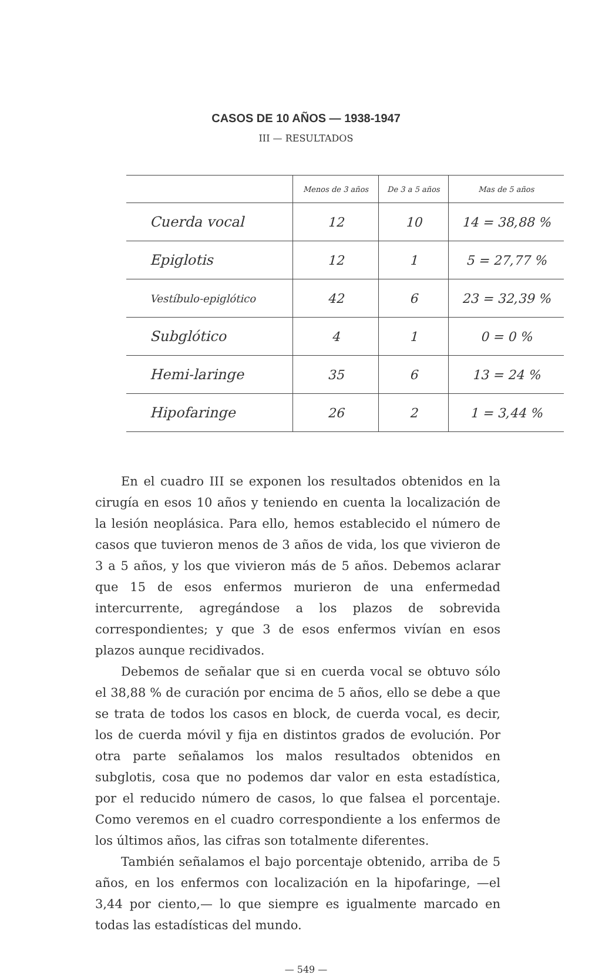CASOS DE 10 AÑOS — 1938-1947
III — RESULTADOS
| | Menos de 3 años | De 3 a 5 años | Mas de 5 años |
| --- | --- | --- | --- |
| Cuerda vocal | 12 | 10 | 14 = 38,88 % |
| Epiglotis | 12 | 1 | 5 = 27,77 % |
| Vestíbulo-epiglótico | 42 | 6 | 23 = 32,39 % |
| Subglótico | 4 | 1 | 0 = 0 % |
| Hemi-laringe | 35 | 6 | 13 = 24 % |
| Hipofaringe | 26 | 2 | 1 = 3,44 % |
En el cuadro III se exponen los resultados obtenidos en la cirugía en esos 10 años y teniendo en cuenta la localización de la lesión neoplásica. Para ello, hemos establecido el número de casos que tuvieron menos de 3 años de vida, los que vivieron de 3 a 5 años, y los que vivieron más de 5 años. Debemos aclarar que 15 de esos enfermos murieron de una enfermedad intercurrente, agregándose a los plazos de sobrevida correspondientes; y que 3 de esos enfermos vivían en esos plazos aunque recidivados.
Debemos de señalar que si en cuerda vocal se obtuvo sólo el 38,88 % de curación por encima de 5 años, ello se debe a que se trata de todos los casos en block, de cuerda vocal, es decir, los de cuerda móvil y fija en distintos grados de evolución. Por otra parte señalamos los malos resultados obtenidos en subglotis, cosa que no podemos dar valor en esta estadística, por el reducido número de casos, lo que falsea el porcentaje. Como veremos en el cuadro correspondiente a los enfermos de los últimos años, las cifras son totalmente diferentes.
También señalamos el bajo porcentaje obtenido, arriba de 5 años, en los enfermos con localización en la hipofaringe, —el 3,44 por ciento,— lo que siempre es igualmente marcado en todas las estadísticas del mundo.
— 549 —